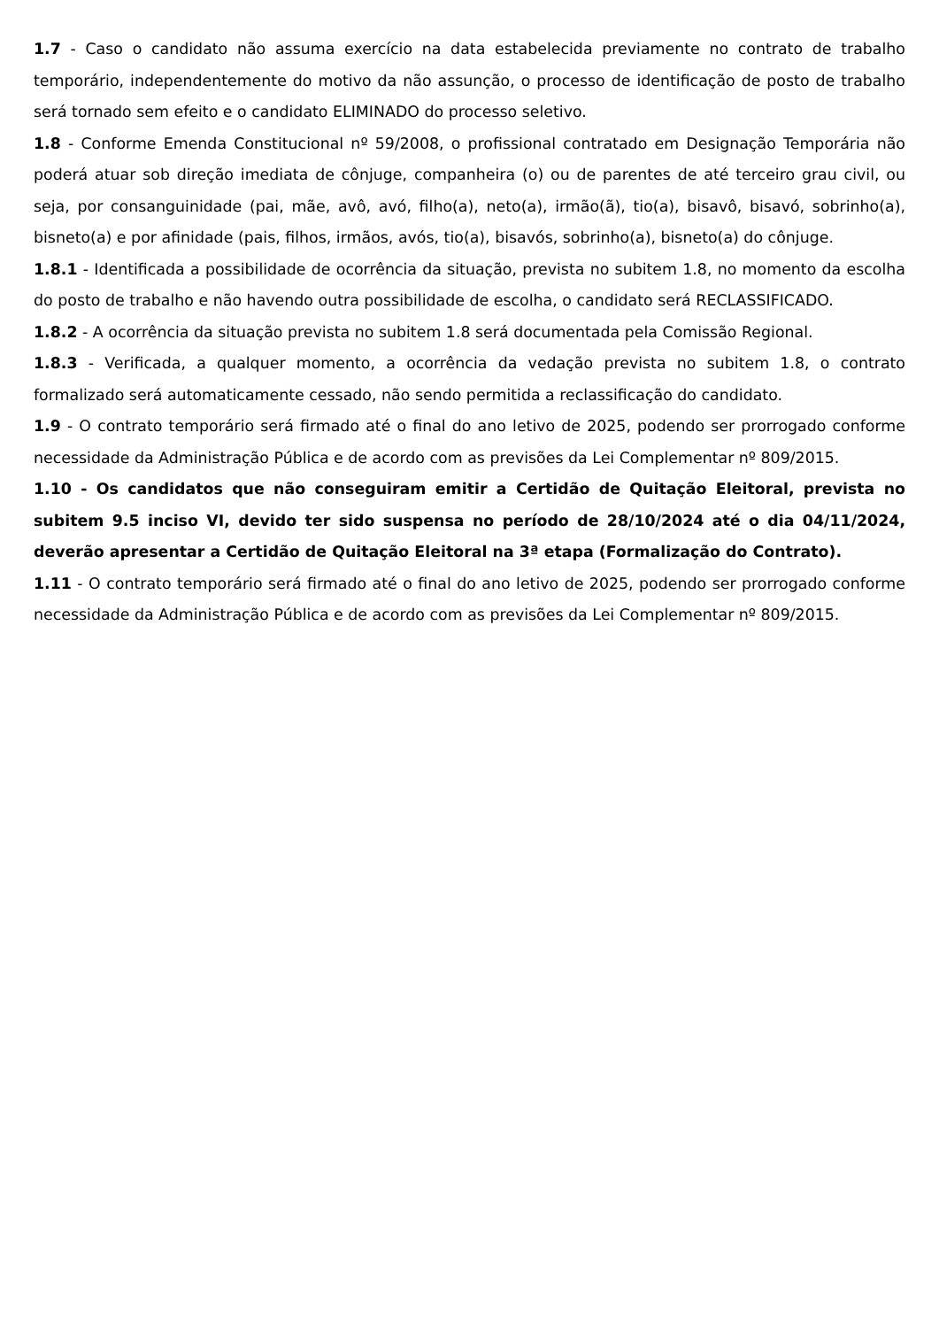1.7 - Caso o candidato não assuma exercício na data estabelecida previamente no contrato de trabalho temporário, independentemente do motivo da não assunção, o processo de identificação de posto de trabalho será tornado sem efeito e o candidato ELIMINADO do processo seletivo.
1.8 - Conforme Emenda Constitucional nº 59/2008, o profissional contratado em Designação Temporária não poderá atuar sob direção imediata de cônjuge, companheira (o) ou de parentes de até terceiro grau civil, ou seja, por consanguinidade (pai, mãe, avô, avó, filho(a), neto(a), irmão(ã), tio(a), bisavô, bisavó, sobrinho(a), bisneto(a) e por afinidade (pais, filhos, irmãos, avós, tio(a), bisavós, sobrinho(a), bisneto(a) do cônjuge.
1.8.1 - Identificada a possibilidade de ocorrência da situação, prevista no subitem 1.8, no momento da escolha do posto de trabalho e não havendo outra possibilidade de escolha, o candidato será RECLASSIFICADO.
1.8.2 - A ocorrência da situação prevista no subitem 1.8 será documentada pela Comissão Regional.
1.8.3 - Verificada, a qualquer momento, a ocorrência da vedação prevista no subitem 1.8, o contrato formalizado será automaticamente cessado, não sendo permitida a reclassificação do candidato.
1.9 - O contrato temporário será firmado até o final do ano letivo de 2025, podendo ser prorrogado conforme necessidade da Administração Pública e de acordo com as previsões da Lei Complementar nº 809/2015.
1.10 - Os candidatos que não conseguiram emitir a Certidão de Quitação Eleitoral, prevista no subitem 9.5 inciso VI, devido ter sido suspensa no período de 28/10/2024 até o dia 04/11/2024, deverão apresentar a Certidão de Quitação Eleitoral na 3ª etapa (Formalização do Contrato).
1.11 - O contrato temporário será firmado até o final do ano letivo de 2025, podendo ser prorrogado conforme necessidade da Administração Pública e de acordo com as previsões da Lei Complementar nº 809/2015.